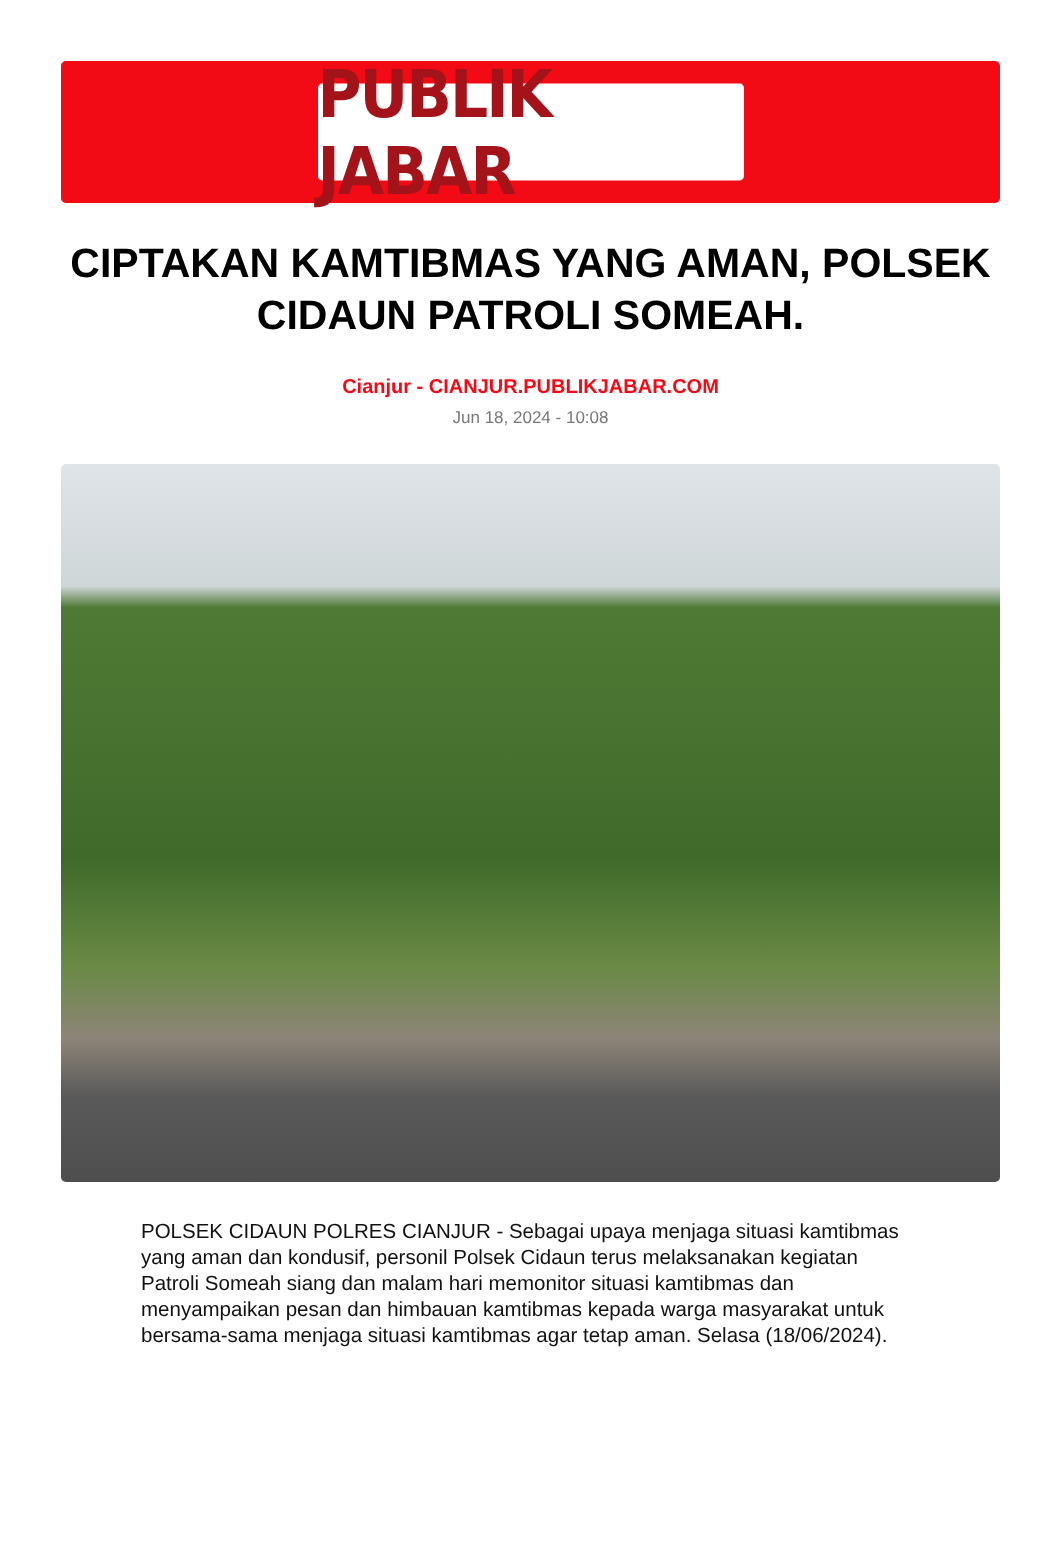PUBLIK JABAR
CIPTAKAN KAMTIBMAS YANG AMAN, POLSEK CIDAUN PATROLI SOMEAH.
Cianjur - CIANJUR.PUBLIKJABAR.COM
Jun 18, 2024 - 10:08
POLSEK CIDAUN POLRES CIANJUR - Sebagai upaya menjaga situasi kamtibmas yang aman dan kondusif, personil Polsek Cidaun terus melaksanakan kegiatan Patroli Someah siang dan malam hari memonitor situasi kamtibmas dan menyampaikan pesan dan himbauan kamtibmas kepada warga masyarakat untuk bersama-sama menjaga situasi kamtibmas agar tetap aman. Selasa (18/06/2024).